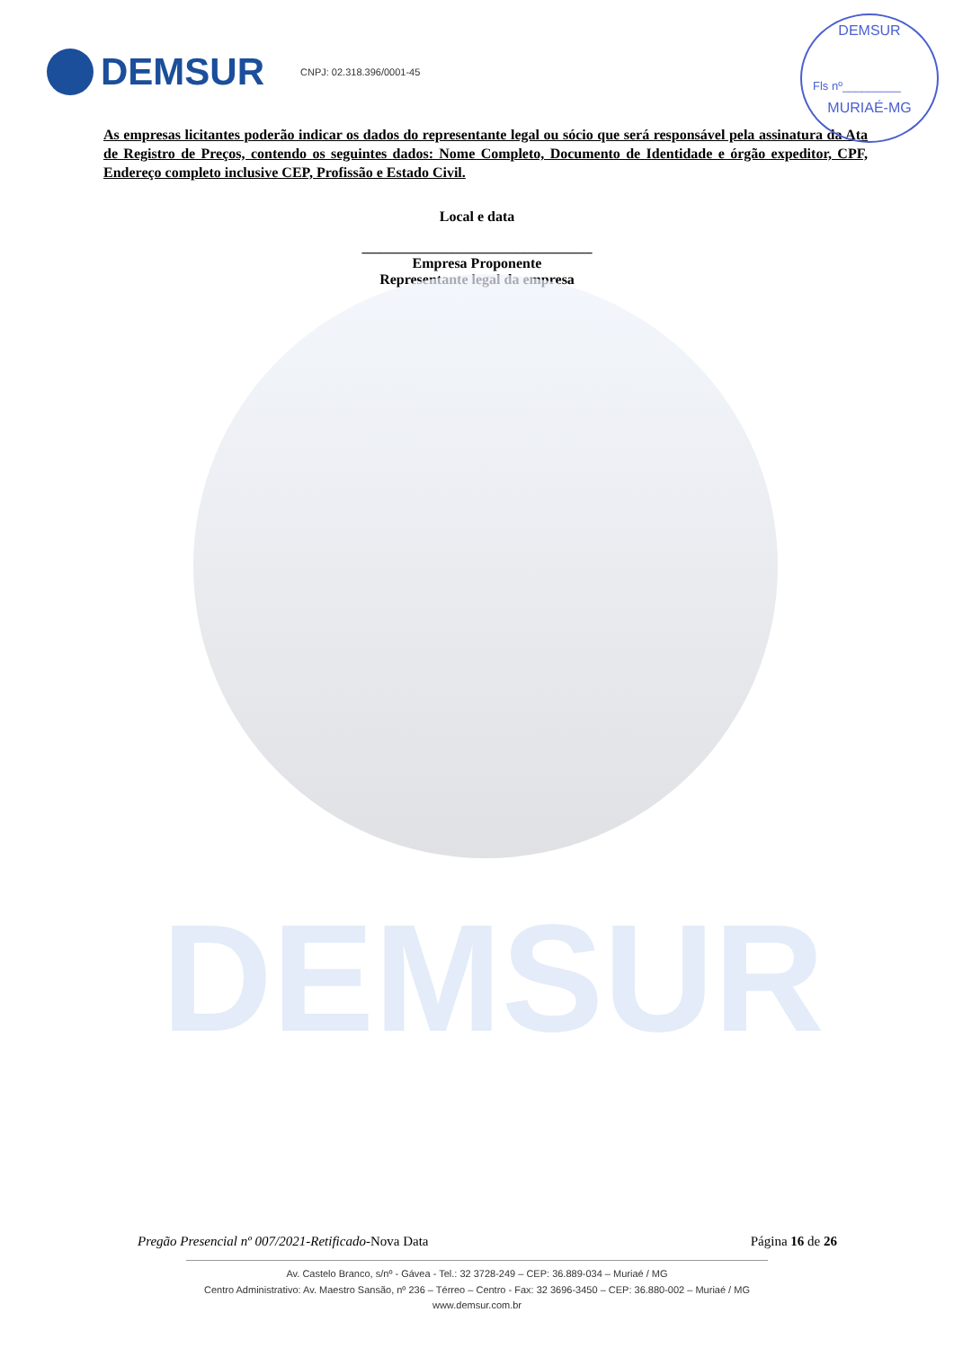DEMSUR
DEMSUR CNPJ: 02.318.396/0001-45
DEMSUR
Fls nº_________
MURIAÉ-MG
As empresas licitantes poderão indicar os dados do representante legal ou sócio que será responsável pela assinatura da Ata de Registro de Preços, contendo os seguintes dados: Nome Completo, Documento de Identidade e órgão expeditor, CPF, Endereço completo inclusive CEP, Profissão e Estado Civil.
Local e data
________________________________
Empresa Proponente
Representante legal da empresa
Pregão Presencial nº 007/2021-Retificado-Nova Data Página 16 de 26
Av. Castelo Branco, s/nº - Gávea - Tel.: 32 3728-249 – CEP: 36.889-034 – Muriaé / MG
Centro Administrativo: Av. Maestro Sansão, nº 236 – Térreo – Centro - Fax: 32 3696-3450 – CEP: 36.880-002 – Muriaé / MG
www.demsur.com.br